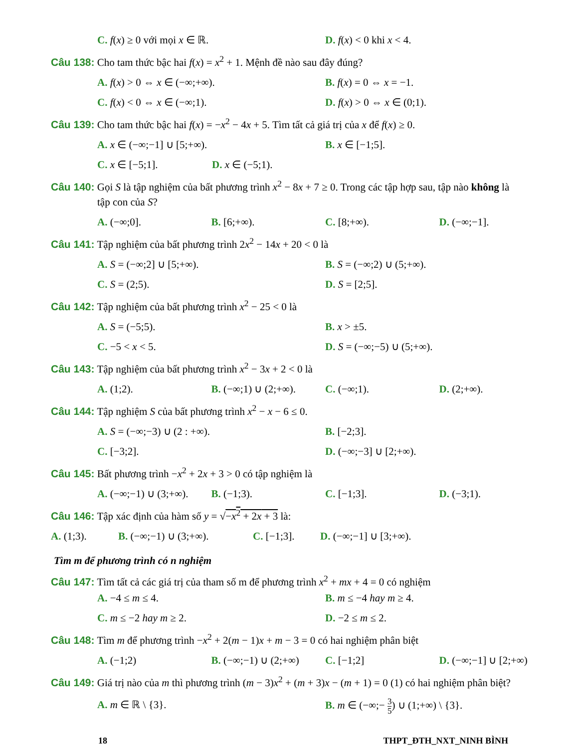C. f(x) ≥ 0 với mọi x ∈ ℝ. D. f(x) < 0 khi x < 4.
Câu 138: Cho tam thức bậc hai f(x) = x<sup>2</sup> + 1. Mệnh đề nào sau đây đúng?
A. f(x) > 0 ⇔ x ∈ (−∞;+∞). B. f(x) = 0 ⇔ x = −1.
C. f(x) < 0 ⇔ x ∈ (−∞;1). D. f(x) > 0 ⇔ x ∈ (0;1).
Câu 139: Cho tam thức bậc hai f(x) = −x<sup>2</sup> − 4x + 5. Tìm tất cả giá trị của x để f(x) ≥ 0.
A. x ∈ (−∞;−1] ∪ [5;+∞). B. x ∈ [−1;5].
C. x ∈ [−5;1]. D. x ∈ (−5;1).
Câu 140: Gọi S là tập nghiệm của bất phương trình x<sup>2</sup> − 8x + 7 ≥ 0. Trong các tập hợp sau, tập nào không là
tập con của S?
A. (−∞;0]. B. [6;+∞). C. [8;+∞). D. (−∞;−1].
Câu 141: Tập nghiệm của bất phương trình 2x<sup>2</sup> − 14x + 20 < 0 là
A. S = (−∞;2] ∪ [5;+∞). B. S = (−∞;2) ∪ (5;+∞).
C. S = (2;5). D. S = [2;5].
Câu 142: Tập nghiệm của bất phương trình x<sup>2</sup> − 25 < 0 là
A. S = (−5;5). B. x > ±5.
C. −5 < x < 5. D. S = (−∞;−5) ∪ (5;+∞).
Câu 143: Tập nghiệm của bất phương trình x<sup>2</sup> − 3x + 2 < 0 là
A. (1;2). B. (−∞;1) ∪ (2;+∞). C. (−∞;1). D. (2;+∞).
Câu 144: Tập nghiệm S của bất phương trình x<sup>2</sup> − x − 6 ≤ 0.
A. S = (−∞;−3) ∪ (2 : +∞). B. [−2;3].
C. [−3;2]. D. (−∞;−3] ∪ [2;+∞).
Câu 145: Bất phương trình −x<sup>2</sup> + 2x + 3 > 0 có tập nghiệm là
A. (−∞;−1) ∪ (3;+∞). B. (−1;3). C. [−1;3]. D. (−3;1).
Câu 146: Tập xác định của hàm số y = √−x<sup>2</sup> + 2x + 3 là:
A. (1;3). B. (−∞;−1) ∪ (3;+∞). C. [−1;3]. D. (−∞;−1] ∪ [3;+∞).
Tìm m để phương trình có n nghiệm
Câu 147: Tìm tất cả các giá trị của tham số m để phương trình x<sup>2</sup> + mx + 4 = 0 có nghiệm
A. −4 ≤ m ≤ 4. B. m ≤ −4 hay m ≥ 4.
C. m ≤ −2 hay m ≥ 2. D. −2 ≤ m ≤ 2.
Câu 148: Tìm m để phương trình −x<sup>2</sup> + 2(m − 1)x + m − 3 = 0 có hai nghiệm phân biệt
A. (−1;2) B. (−∞;−1) ∪ (2;+∞) C. [−1;2] D. (−∞;−1] ∪ [2;+∞)
Câu 149: Giá trị nào của m thì phương trình (m − 3)x<sup>2</sup> + (m + 3)x − (m + 1) = 0 (1) có hai nghiệm phân biệt?
A. m ∈ ℝ \ {3}. B. m ∈ (−∞;− 3 5) ∪ (1;+∞) \ {3}.
18 THPT_ĐTH_NXT_NINH BÌNH